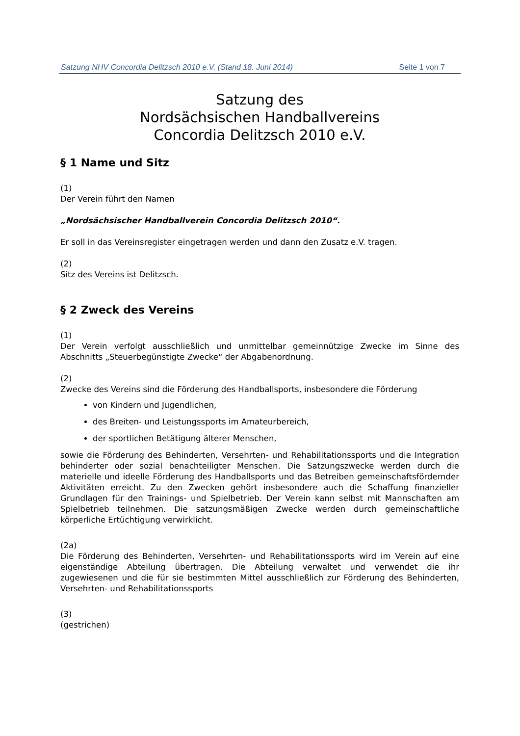Satzung NHV Concordia Delitzsch 2010 e.V. (Stand 18. Juni 2014) Seite 1 von 7
Satzung des
Nordsächsischen Handballvereins
Concordia Delitzsch 2010 e.V.
§ 1 Name und Sitz
(1)
Der Verein führt den Namen
„Nordsächsischer Handballverein Concordia Delitzsch 2010“.
Er soll in das Vereinsregister eingetragen werden und dann den Zusatz e.V. tragen.
(2)
Sitz des Vereins ist Delitzsch.
§ 2 Zweck des Vereins
(1)
Der Verein verfolgt ausschließlich und unmittelbar gemeinnützige Zwecke im Sinne des Abschnitts „Steuerbegünstigte Zwecke“ der Abgabenordnung.
(2)
Zwecke des Vereins sind die Förderung des Handballsports, insbesondere die Förderung
von Kindern und Jugendlichen,
des Breiten- und Leistungssports im Amateurbereich,
der sportlichen Betätigung älterer Menschen,
sowie die Förderung des Behinderten, Versehrten- und Rehabilitationssports und die Integration behinderter oder sozial benachteiligter Menschen. Die Satzungszwecke werden durch die materielle und ideelle Förderung des Handballsports und das Betreiben gemeinschaftsfördernder Aktivitäten erreicht. Zu den Zwecken gehört insbesondere auch die Schaffung finanzieller Grundlagen für den Trainings- und Spielbetrieb. Der Verein kann selbst mit Mannschaften am Spielbetrieb teilnehmen. Die satzungsmäßigen Zwecke werden durch gemeinschaftliche körperliche Ertüchtigung verwirklicht.
(2a)
Die Förderung des Behinderten, Versehrten- und Rehabilitationssports wird im Verein auf eine eigenständige Abteilung übertragen. Die Abteilung verwaltet und verwendet die ihr zugewiesenen und die für sie bestimmten Mittel ausschließlich zur Förderung des Behinderten, Versehrten- und Rehabilitationssports
(3)
(gestrichen)